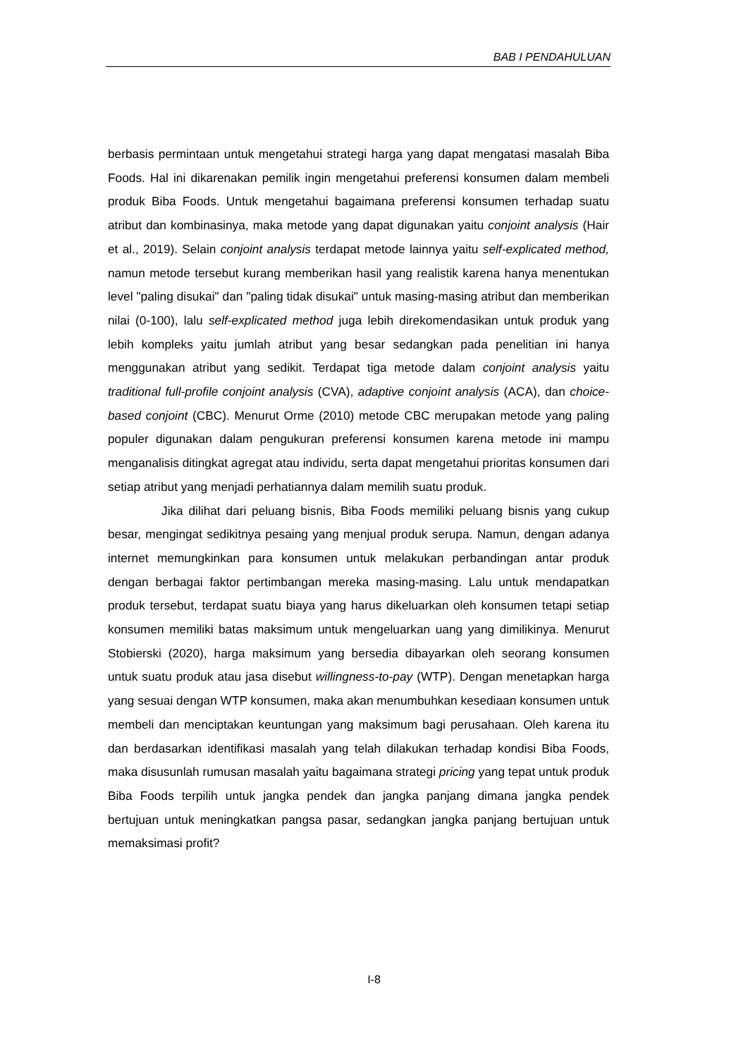BAB I PENDAHULUAN
berbasis permintaan untuk mengetahui strategi harga yang dapat mengatasi masalah Biba Foods. Hal ini dikarenakan pemilik ingin mengetahui preferensi konsumen dalam membeli produk Biba Foods. Untuk mengetahui bagaimana preferensi konsumen terhadap suatu atribut dan kombinasinya, maka metode yang dapat digunakan yaitu conjoint analysis (Hair et al., 2019). Selain conjoint analysis terdapat metode lainnya yaitu self-explicated method, namun metode tersebut kurang memberikan hasil yang realistik karena hanya menentukan level "paling disukai" dan "paling tidak disukai" untuk masing-masing atribut dan memberikan nilai (0-100), lalu self-explicated method juga lebih direkomendasikan untuk produk yang lebih kompleks yaitu jumlah atribut yang besar sedangkan pada penelitian ini hanya menggunakan atribut yang sedikit. Terdapat tiga metode dalam conjoint analysis yaitu traditional full-profile conjoint analysis (CVA), adaptive conjoint analysis (ACA), dan choice-based conjoint (CBC). Menurut Orme (2010) metode CBC merupakan metode yang paling populer digunakan dalam pengukuran preferensi konsumen karena metode ini mampu menganalisis ditingkat agregat atau individu, serta dapat mengetahui prioritas konsumen dari setiap atribut yang menjadi perhatiannya dalam memilih suatu produk.
Jika dilihat dari peluang bisnis, Biba Foods memiliki peluang bisnis yang cukup besar, mengingat sedikitnya pesaing yang menjual produk serupa. Namun, dengan adanya internet memungkinkan para konsumen untuk melakukan perbandingan antar produk dengan berbagai faktor pertimbangan mereka masing-masing. Lalu untuk mendapatkan produk tersebut, terdapat suatu biaya yang harus dikeluarkan oleh konsumen tetapi setiap konsumen memiliki batas maksimum untuk mengeluarkan uang yang dimilikinya. Menurut Stobierski (2020), harga maksimum yang bersedia dibayarkan oleh seorang konsumen untuk suatu produk atau jasa disebut willingness-to-pay (WTP). Dengan menetapkan harga yang sesuai dengan WTP konsumen, maka akan menumbuhkan kesediaan konsumen untuk membeli dan menciptakan keuntungan yang maksimum bagi perusahaan. Oleh karena itu dan berdasarkan identifikasi masalah yang telah dilakukan terhadap kondisi Biba Foods, maka disusunlah rumusan masalah yaitu bagaimana strategi pricing yang tepat untuk produk Biba Foods terpilih untuk jangka pendek dan jangka panjang dimana jangka pendek bertujuan untuk meningkatkan pangsa pasar, sedangkan jangka panjang bertujuan untuk memaksimasi profit?
I-8